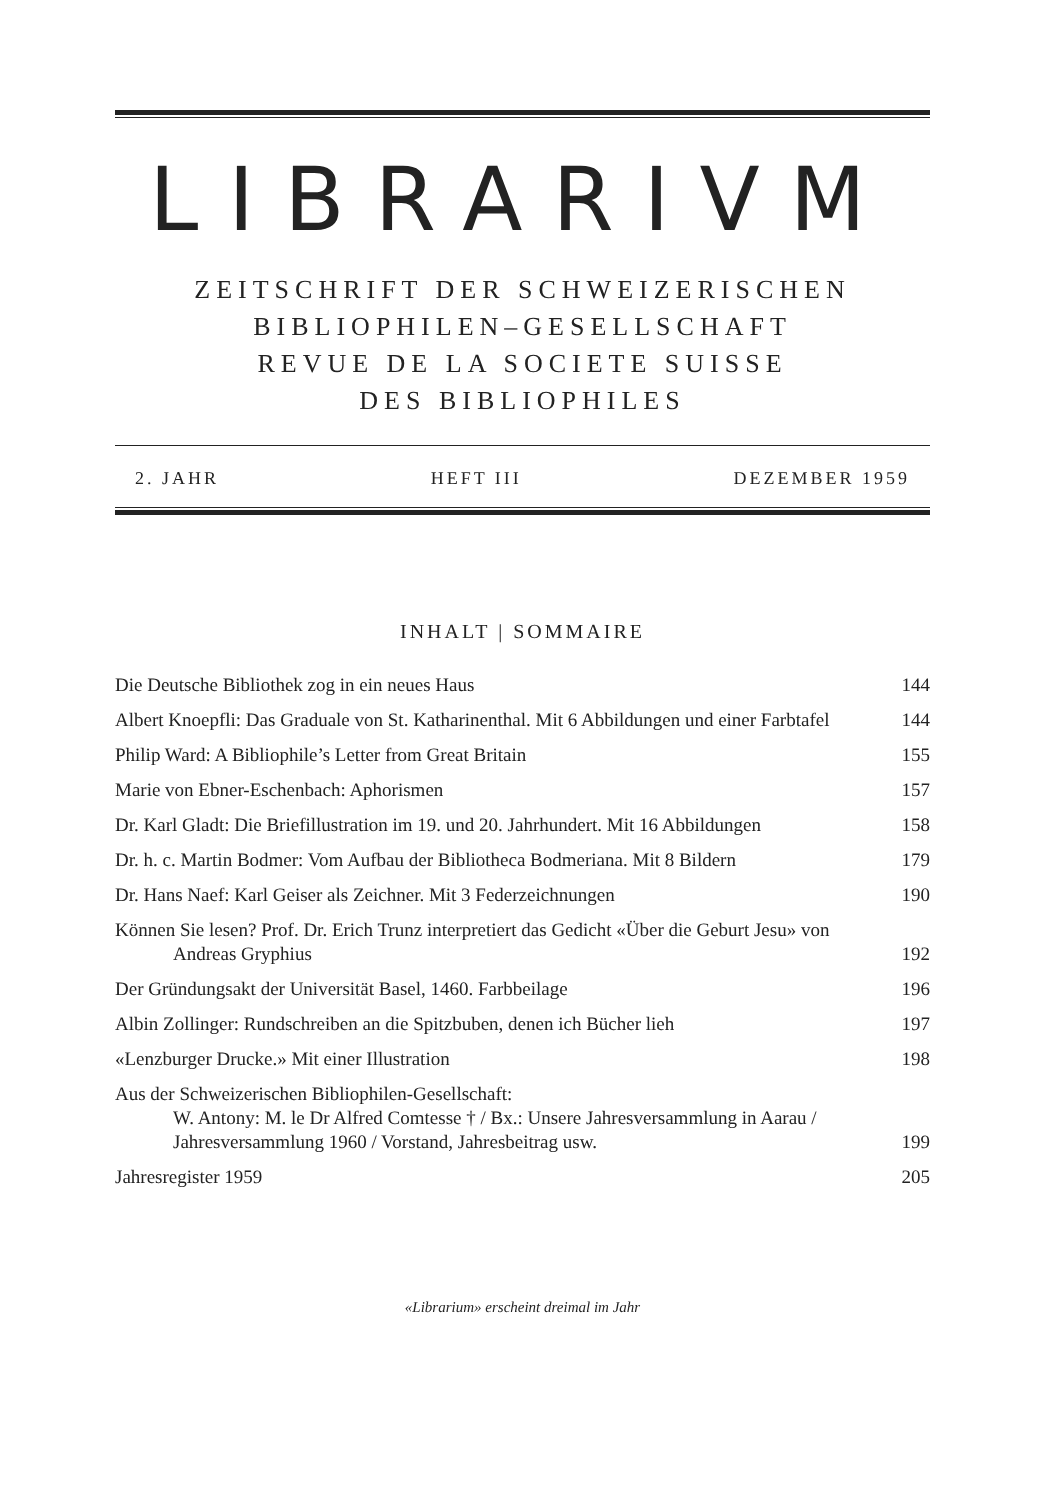LIBRARIVM
ZEITSCHRIFT DER SCHWEIZERISCHEN
BIBLIOPHILEN–GESELLSCHAFT
REVUE DE LA SOCIETE SUISSE
DES BIBLIOPHILES
2. JAHR HEFT III DEZEMBER 1959
INHALT | SOMMAIRE
Die Deutsche Bibliothek zog in ein neues Haus
144
Albert Knoepfli: Das Graduale von St. Katharinenthal. Mit 6 Abbildungen und einer Farbtafel
144
Philip Ward: A Bibliophile’s Letter from Great Britain
155
Marie von Ebner-Eschenbach: Aphorismen
157
Dr. Karl Gladt: Die Briefillustration im 19. und 20. Jahrhundert. Mit 16 Abbildungen
158
Dr. h. c. Martin Bodmer: Vom Aufbau der Bibliotheca Bodmeriana. Mit 8 Bildern
179
Dr. Hans Naef: Karl Geiser als Zeichner. Mit 3 Federzeichnungen
190
Können Sie lesen? Prof. Dr. Erich Trunz interpretiert das Gedicht «Über die Geburt Jesu» von Andreas Gryphius
192
Der Gründungsakt der Universität Basel, 1460. Farbbeilage
196
Albin Zollinger: Rundschreiben an die Spitzbuben, denen ich Bücher lieh
197
«Lenzburger Drucke.» Mit einer Illustration
198
Aus der Schweizerischen Bibliophilen-Gesellschaft:
W. Antony: M. le Dr Alfred Comtesse † / Bx.: Unsere Jahresversammlung in Aarau / Jahresversammlung 1960 / Vorstand, Jahresbeitrag usw.
199
Jahresregister 1959 205
«Librarium» erscheint dreimal im Jahr